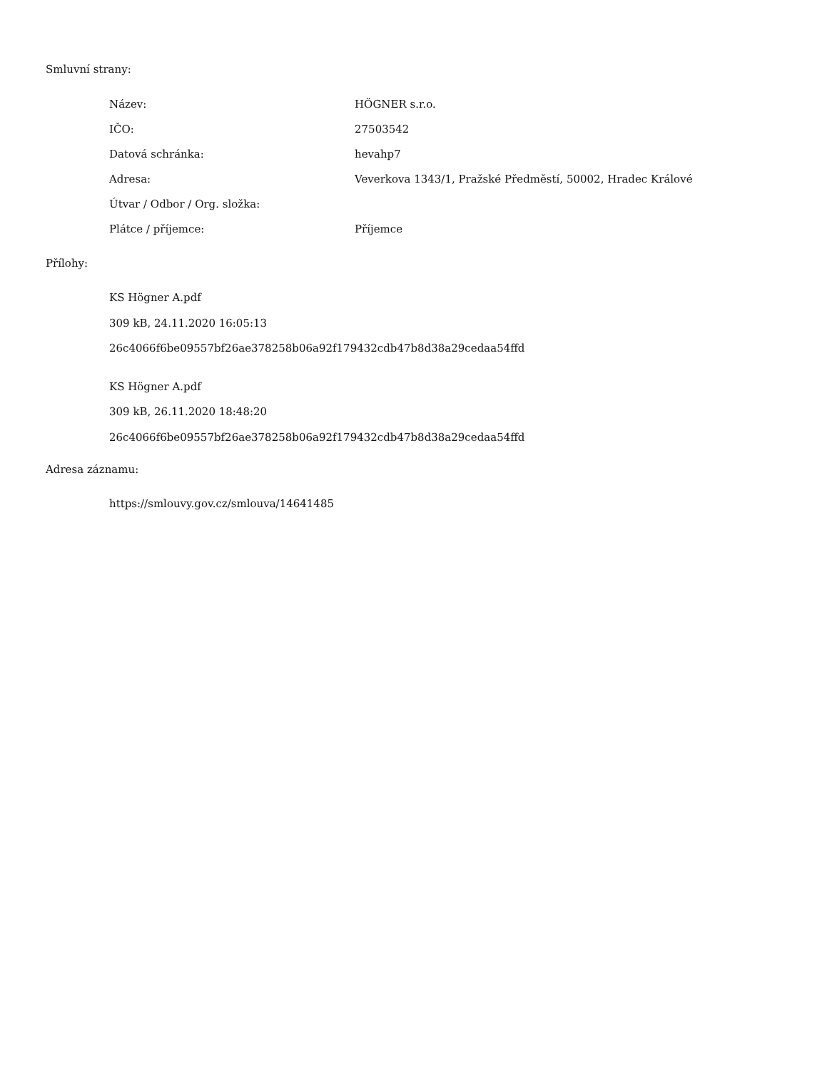Smluvní strany:
| Název: | HÖGNER s.r.o. |
| IČO: | 27503542 |
| Datová schránka: | hevahp7 |
| Adresa: | Veverkova 1343/1, Pražské Předměstí, 50002, Hradec Králové |
| Útvar / Odbor / Org. složka: | |
| Plátce / příjemce: | Příjemce |
Přílohy:
KS Högner A.pdf
309 kB, 24.11.2020 16:05:13
26c4066f6be09557bf26ae378258b06a92f179432cdb47b8d38a29cedaa54ffd
KS Högner A.pdf
309 kB, 26.11.2020 18:48:20
26c4066f6be09557bf26ae378258b06a92f179432cdb47b8d38a29cedaa54ffd
Adresa záznamu:
https://smlouvy.gov.cz/smlouva/14641485